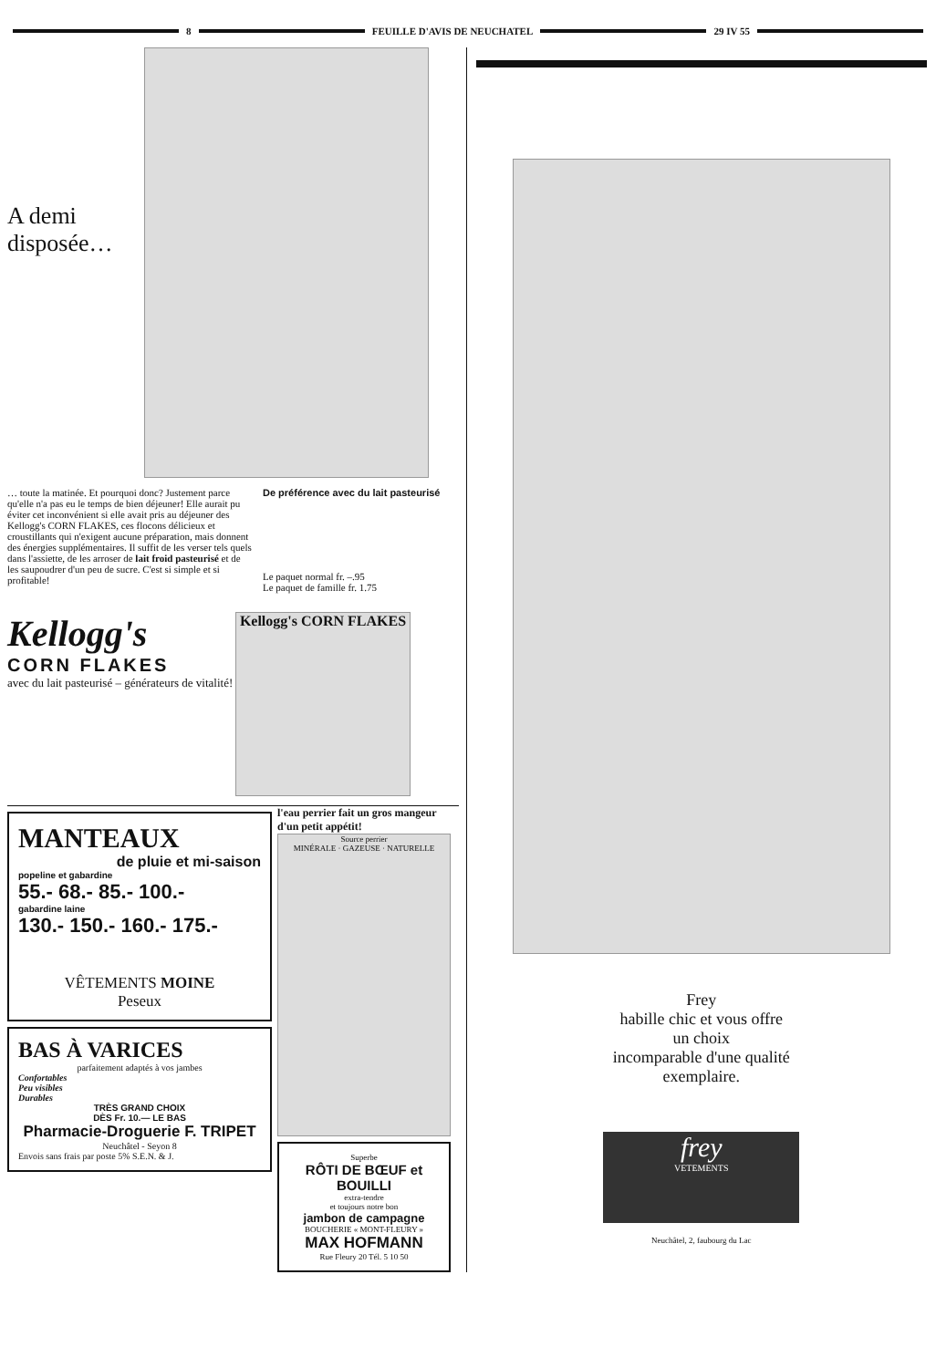8 FEUILLE D'AVIS DE NEUCHATEL 29 IV 55
A demi disposée…
… toute la matinée. Et pourquoi donc? Justement parce qu'elle n'a pas eu le temps de bien déjeuner! Elle aurait pu éviter cet inconvénient si elle avait pris au déjeuner des Kellogg's CORN FLAKES, ces flocons délicieux et croustillants qui n'exigent aucune préparation, mais donnent des énergies supplémentaires. Il suffit de les verser tels quels dans l'assiette, de les arroser de lait froid pasteurisé et de les saupoudrer d'un peu de sucre. C'est si simple et si profitable!
De préférence avec du lait pasteurisé
Le paquet normal fr. –.95
Le paquet de famille fr. 1.75
Kellogg's
CORN FLAKES
avec du lait pasteurisé – générateurs de vitalité!
Kellogg's CORN FLAKES
MANTEAUX
de pluie et mi-saison
popeline et gabardine
55.- 68.- 85.- 100.-
gabardine laine
130.- 150.- 160.- 175.-
VÊTEMENTS MOINE
Peseux
BAS À VARICES
parfaitement adaptés à vos jambes
Confortables
Peu visibles
Durables
TRÈS GRAND CHOIX
DÈS Fr. 10.— LE BAS
Pharmacie-Droguerie F. TRIPET
Neuchâtel - Seyon 8
Envois sans frais par poste 5% S.E.N. & J.
l'eau perrier fait un gros mangeur d'un petit appétit!
Source perrier
MINÉRALE · GAZEUSE · NATURELLE
Superbe
RÔTI DE BŒUF et BOUILLI
extra-tendre
et toujours notre bon
jambon de campagne
BOUCHERIE « MONT-FLEURY »
MAX HOFMANN
Rue Fleury 20 Tél. 5 10 50
Frey
habille chic et vous offre
un choix
incomparable d'une qualité
exemplaire.
frey
VETEMENTS
Neuchâtel, 2, faubourg du Lac